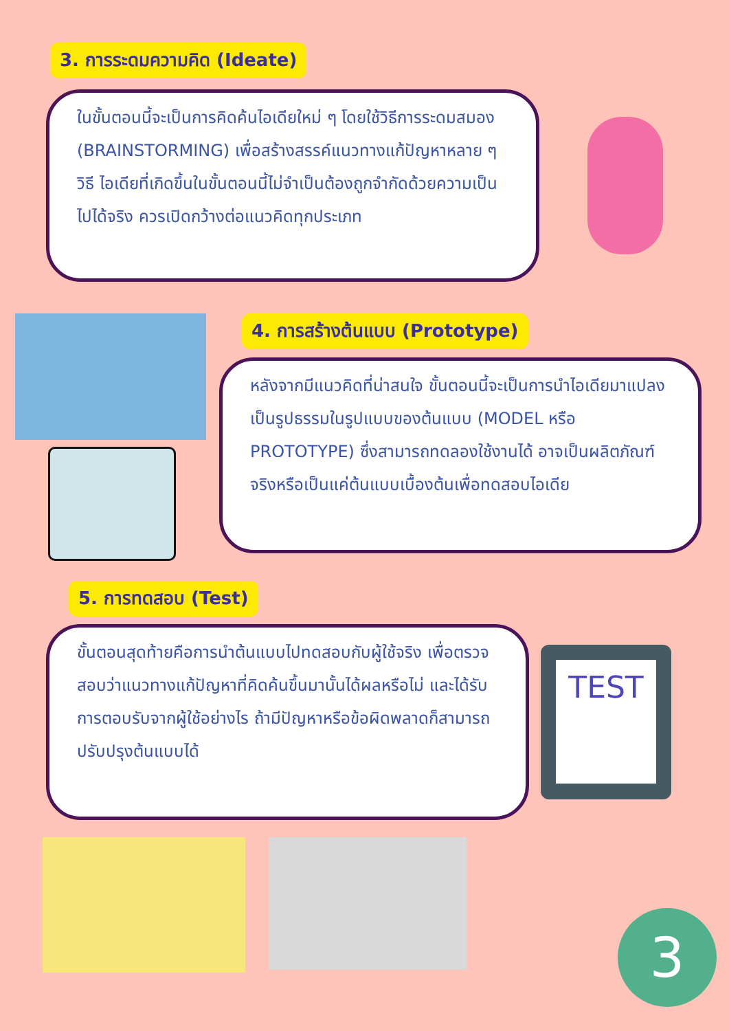3. การระดมความคิด (Ideate)
ในขั้นตอนนี้จะเป็นการคิดค้นไอเดียใหม่ ๆ โดยใช้วิธีการระดมสมอง (BRAINSTORMING) เพื่อสร้างสรรค์แนวทางแก้ปัญหาหลาย ๆ วิธี ไอเดียที่เกิดขึ้นในขั้นตอนนี้ไม่จำเป็นต้องถูกจำกัดด้วยความเป็นไปได้จริง ควรเปิดกว้างต่อแนวคิดทุกประเภท
4. การสร้างต้นแบบ (Prototype)
หลังจากมีแนวคิดที่น่าสนใจ ขั้นตอนนี้จะเป็นการนำไอเดียมาแปลงเป็นรูปธรรมในรูปแบบของต้นแบบ (MODEL หรือ PROTOTYPE) ซึ่งสามารถทดลองใช้งานได้ อาจเป็นผลิตภัณฑ์จริงหรือเป็นแค่ต้นแบบเบื้องต้นเพื่อทดสอบไอเดีย
5. การทดสอบ (Test)
ขั้นตอนสุดท้ายคือการนำต้นแบบไปทดสอบกับผู้ใช้จริง เพื่อตรวจสอบว่าแนวทางแก้ปัญหาที่คิดค้นขึ้นมานั้นได้ผลหรือไม่ และได้รับการตอบรับจากผู้ใช้อย่างไร ถ้ามีปัญหาหรือข้อผิดพลาดก็สามารถปรับปรุงต้นแบบได้
TEST
3